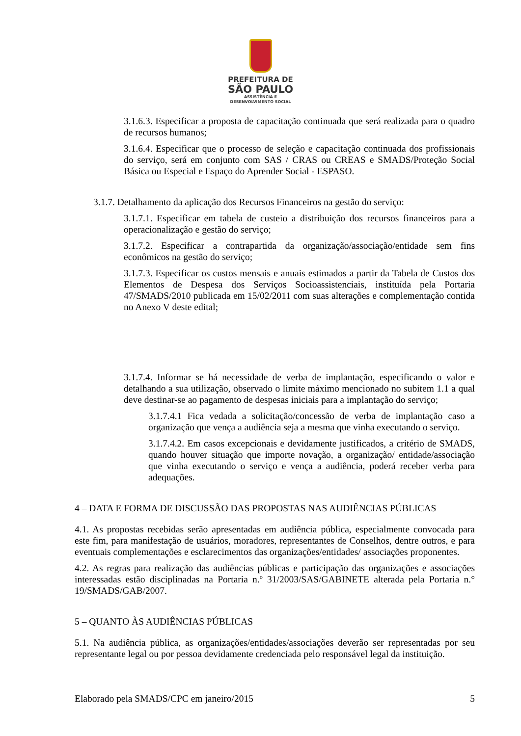PREFEITURA DE
SÃO PAULO
ASSISTÊNCIA E
DESENVOLVIMENTO SOCIAL
3.1.6.3. Especificar a proposta de capacitação continuada que será realizada para o quadro de recursos humanos;
3.1.6.4. Especificar que o processo de seleção e capacitação continuada dos profissionais do serviço, será em conjunto com SAS / CRAS ou CREAS e SMADS/Proteção Social Básica ou Especial e Espaço do Aprender Social - ESPASO.
3.1.7. Detalhamento da aplicação dos Recursos Financeiros na gestão do serviço:
3.1.7.1. Especificar em tabela de custeio a distribuição dos recursos financeiros para a operacionalização e gestão do serviço;
3.1.7.2. Especificar a contrapartida da organização/associação/entidade sem fins econômicos na gestão do serviço;
3.1.7.3. Especificar os custos mensais e anuais estimados a partir da Tabela de Custos dos Elementos de Despesa dos Serviços Socioassistenciais, instituída pela Portaria 47/SMADS/2010 publicada em 15/02/2011 com suas alterações e complementação contida no Anexo V deste edital;
3.1.7.4. Informar se há necessidade de verba de implantação, especificando o valor e detalhando a sua utilização, observado o limite máximo mencionado no subitem 1.1 a qual deve destinar-se ao pagamento de despesas iniciais para a implantação do serviço;
3.1.7.4.1 Fica vedada a solicitação/concessão de verba de implantação caso a organização que vença a audiência seja a mesma que vinha executando o serviço.
3.1.7.4.2. Em casos excepcionais e devidamente justificados, a critério de SMADS, quando houver situação que importe novação, a organização/ entidade/associação que vinha executando o serviço e vença a audiência, poderá receber verba para adequações.
4 – DATA E FORMA DE DISCUSSÃO DAS PROPOSTAS NAS AUDIÊNCIAS PÚBLICAS
4.1. As propostas recebidas serão apresentadas em audiência pública, especialmente convocada para este fim, para manifestação de usuários, moradores, representantes de Conselhos, dentre outros, e para eventuais complementações e esclarecimentos das organizações/entidades/ associações proponentes.
4.2. As regras para realização das audiências públicas e participação das organizações e associações interessadas estão disciplinadas na Portaria n.º 31/2003/SAS/GABINETE alterada pela Portaria n.° 19/SMADS/GAB/2007.
5 – QUANTO ÀS AUDIÊNCIAS PÚBLICAS
5.1. Na audiência pública, as organizações/entidades/associações deverão ser representadas por seu representante legal ou por pessoa devidamente credenciada pelo responsável legal da instituição.
Elaborado pela SMADS/CPC em janeiro/2015 5